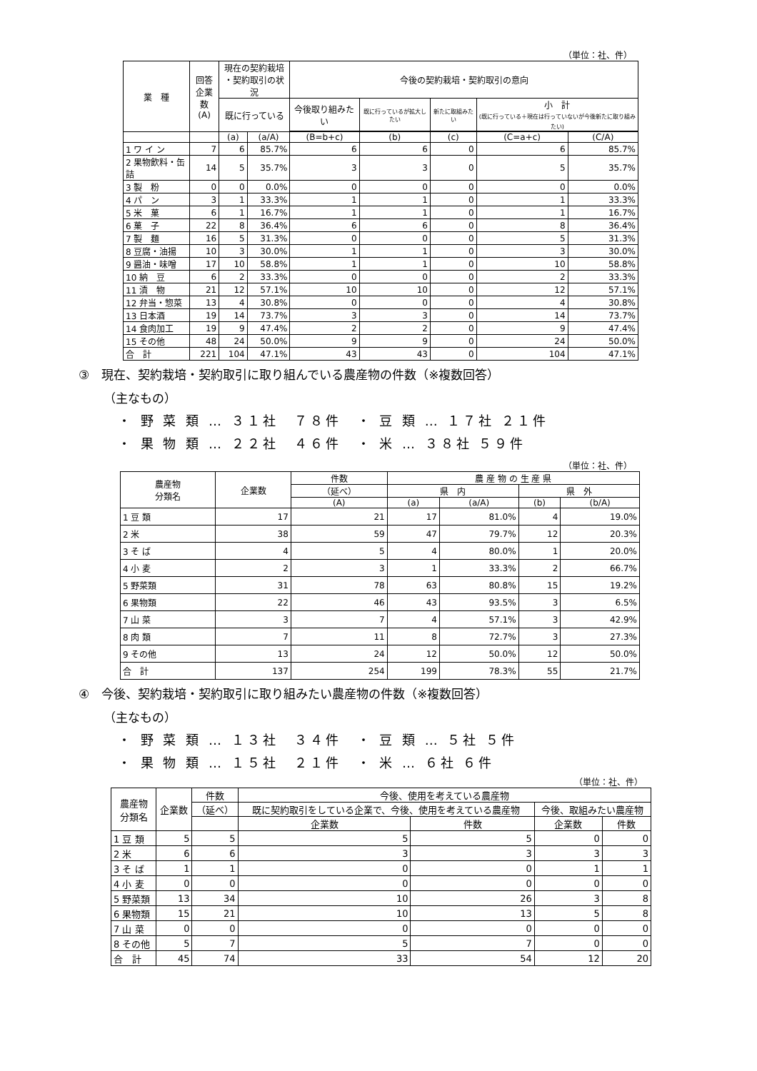（単位：社、件）
| 業 種 | 回答 企業数 (A) | 現在の契約栽培 ・契約取引の状況 | | 今後の契約栽培・契約取引の意向 | | | | |
| --- | --- | --- | --- | --- | --- | --- | --- | --- |
| | | 既に行っている | | 今後取り組みたい | 既に行っているが拡大したい | 新たに取組みたい | 小 計 (既に行っている＋現在は行っていないが今後新たに取り組みたい) | |
| | | (a) | (a/A) | (B=b+c) | (b) | (c) | (C=a+c) | (C/A) |
| 1 ワ イ ン | 7 | 6 | 85.7% | 6 | 6 | 0 | 6 | 85.7% |
| 2 果物飲料・缶詰 | 14 | 5 | 35.7% | 3 | 3 | 0 | 5 | 35.7% |
| 3 製 粉 | 0 | 0 | 0.0% | 0 | 0 | 0 | 0 | 0.0% |
| 4 パ ン | 3 | 1 | 33.3% | 1 | 1 | 0 | 1 | 33.3% |
| 5 米 菓 | 6 | 1 | 16.7% | 1 | 1 | 0 | 1 | 16.7% |
| 6 菓 子 | 22 | 8 | 36.4% | 6 | 6 | 0 | 8 | 36.4% |
| 7 製 麺 | 16 | 5 | 31.3% | 0 | 0 | 0 | 5 | 31.3% |
| 8 豆腐・油揚 | 10 | 3 | 30.0% | 1 | 1 | 0 | 3 | 30.0% |
| 9 醤油・味噌 | 17 | 10 | 58.8% | 1 | 1 | 0 | 10 | 58.8% |
| 10 納 豆 | 6 | 2 | 33.3% | 0 | 0 | 0 | 2 | 33.3% |
| 11 漬 物 | 21 | 12 | 57.1% | 10 | 10 | 0 | 12 | 57.1% |
| 12 弁当・惣菜 | 13 | 4 | 30.8% | 0 | 0 | 0 | 4 | 30.8% |
| 13 日本酒 | 19 | 14 | 73.7% | 3 | 3 | 0 | 14 | 73.7% |
| 14 食肉加工 | 19 | 9 | 47.4% | 2 | 2 | 0 | 9 | 47.4% |
| 15 その他 | 48 | 24 | 50.0% | 9 | 9 | 0 | 24 | 50.0% |
| 合 計 | 221 | 104 | 47.1% | 43 | 43 | 0 | 104 | 47.1% |
③　現在、契約栽培・契約取引に取り組んでいる農産物の件数（※複数回答）
（主なもの）
・ 野 菜 類 … ３１社　７８件　・ 豆 類 … １７社 ２１件
・ 果 物 類 … ２２社　４６件　・ 米 … ３８社 ５９件
（単位：社、件）
| 農産物 分類名 | 企業数 | 件数 | 農 産 物 の 生 産 県 | | | |
| --- | --- | --- | --- | --- | --- | --- |
| | | （延べ） | 県 内 | | 県 外 | |
| | | (A) | (a) | (a/A) | (b) | (b/A) |
| 1 豆 類 | 17 | 21 | 17 | 81.0% | 4 | 19.0% |
| 2 米 | 38 | 59 | 47 | 79.7% | 12 | 20.3% |
| 3 そ ば | 4 | 5 | 4 | 80.0% | 1 | 20.0% |
| 4 小 麦 | 2 | 3 | 1 | 33.3% | 2 | 66.7% |
| 5 野菜類 | 31 | 78 | 63 | 80.8% | 15 | 19.2% |
| 6 果物類 | 22 | 46 | 43 | 93.5% | 3 | 6.5% |
| 7 山 菜 | 3 | 7 | 4 | 57.1% | 3 | 42.9% |
| 8 肉 類 | 7 | 11 | 8 | 72.7% | 3 | 27.3% |
| 9 その他 | 13 | 24 | 12 | 50.0% | 12 | 50.0% |
| 合 計 | 137 | 254 | 199 | 78.3% | 55 | 21.7% |
④　今後、契約栽培・契約取引に取り組みたい農産物の件数（※複数回答）
（主なもの）
・ 野 菜 類 … １３社　３４件　・ 豆 類 … ５社 ５件
・ 果 物 類 … １５社　２１件　・ 米 … ６社 ６件
（単位：社、件）
| 農産物 分類名 | 企業数 | 件数 | 今後、使用を考えている農産物 | | | |
| --- | --- | --- | --- | --- | --- | --- |
| | | （延べ） | 既に契約取引をしている企業で、今後、使用を考えている農産物 | | 今後、取組みたい農産物 | |
| | | | 企業数 | 件数 | 企業数 | 件数 |
| 1 豆 類 | 5 | 5 | 5 | 5 | 0 | 0 |
| 2 米 | 6 | 6 | 3 | 3 | 3 | 3 |
| 3 そ ば | 1 | 1 | 0 | 0 | 1 | 1 |
| 4 小 麦 | 0 | 0 | 0 | 0 | 0 | 0 |
| 5 野菜類 | 13 | 34 | 10 | 26 | 3 | 8 |
| 6 果物類 | 15 | 21 | 10 | 13 | 5 | 8 |
| 7 山 菜 | 0 | 0 | 0 | 0 | 0 | 0 |
| 8 その他 | 5 | 7 | 5 | 7 | 0 | 0 |
| 合 計 | 45 | 74 | 33 | 54 | 12 | 20 |